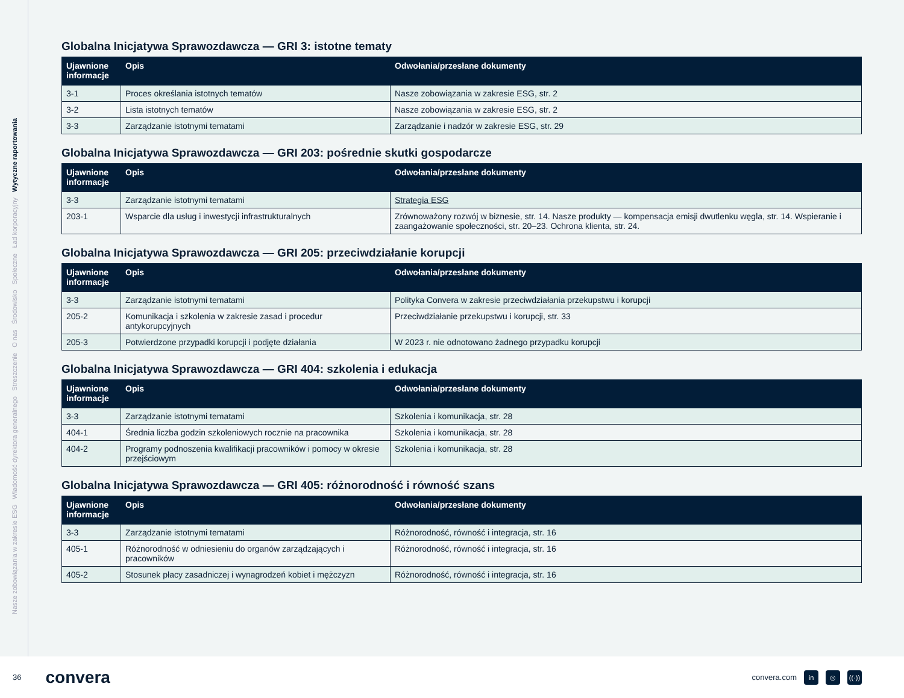Nasze zobowiązania w zakresie ESG Wiadomość dyrektora generalnego Streszczenie O nas Środowisko Społeczne Ład korporacyjny Wytyczne raportowania
Globalna Inicjatywa Sprawozdawcza — GRI 3: istotne tematy
| Ujawnione informacje | Opis | Odwołania/przesłane dokumenty |
| --- | --- | --- |
| 3-1 | Proces określania istotnych tematów | Nasze zobowiązania w zakresie ESG, str. 2 |
| 3-2 | Lista istotnych tematów | Nasze zobowiązania w zakresie ESG, str. 2 |
| 3-3 | Zarządzanie istotnymi tematami | Zarządzanie i nadzór w zakresie ESG, str. 29 |
Globalna Inicjatywa Sprawozdawcza — GRI 203: pośrednie skutki gospodarcze
| Ujawnione informacje | Opis | Odwołania/przesłane dokumenty |
| --- | --- | --- |
| 3-3 | Zarządzanie istotnymi tematami | Strategia ESG |
| 203-1 | Wsparcie dla usług i inwestycji infrastrukturalnych | Zrównoważony rozwój w biznesie, str. 14. Nasze produkty — kompensacja emisji dwutlenku węgla, str. 14. Wspieranie i zaangażowanie społeczności, str. 20–23. Ochrona klienta, str. 24. |
Globalna Inicjatywa Sprawozdawcza — GRI 205: przeciwdziałanie korupcji
| Ujawnione informacje | Opis | Odwołania/przesłane dokumenty |
| --- | --- | --- |
| 3-3 | Zarządzanie istotnymi tematami | Polityka Convera w zakresie przeciwdziałania przekupstwu i korupcji |
| 205-2 | Komunikacja i szkolenia w zakresie zasad i procedur antykorupcyjnych | Przeciwdziałanie przekupstwu i korupcji, str. 33 |
| 205-3 | Potwierdzone przypadki korupcji i podjęte działania | W 2023 r. nie odnotowano żadnego przypadku korupcji |
Globalna Inicjatywa Sprawozdawcza — GRI 404: szkolenia i edukacja
| Ujawnione informacje | Opis | Odwołania/przesłane dokumenty |
| --- | --- | --- |
| 3-3 | Zarządzanie istotnymi tematami | Szkolenia i komunikacja, str. 28 |
| 404-1 | Średnia liczba godzin szkoleniowych rocznie na pracownika | Szkolenia i komunikacja, str. 28 |
| 404-2 | Programy podnoszenia kwalifikacji pracowników i pomocy w okresie przejściowym | Szkolenia i komunikacja, str. 28 |
Globalna Inicjatywa Sprawozdawcza — GRI 405: różnorodność i równość szans
| Ujawnione informacje | Opis | Odwołania/przesłane dokumenty |
| --- | --- | --- |
| 3-3 | Zarządzanie istotnymi tematami | Różnorodność, równość i integracja, str. 16 |
| 405-1 | Różnorodność w odniesieniu do organów zarządzających i pracowników | Różnorodność, równość i integracja, str. 16 |
| 405-2 | Stosunek płacy zasadniczej i wynagrodzeń kobiet i mężczyzn | Różnorodność, równość i integracja, str. 16 |
36 convera convera.com in ◎ ((·))